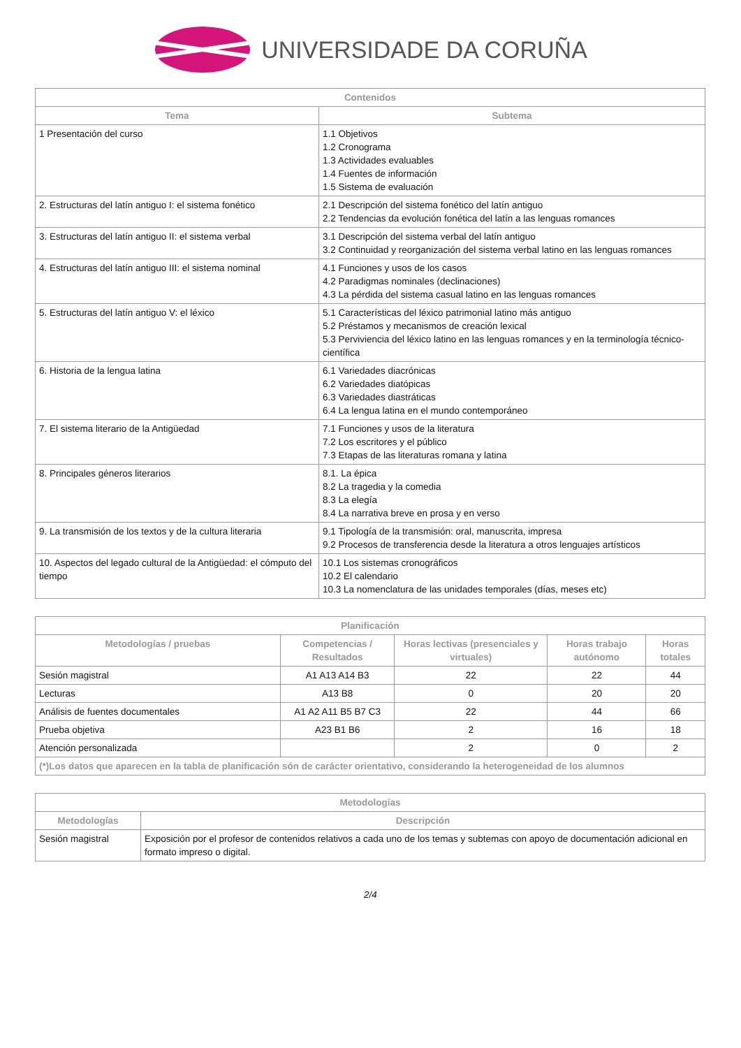UNIVERSIDADE DA CORUÑA
| Contenidos | |
| --- | --- |
| Tema | Subtema |
| 1 Presentación del curso | 1.1 Objetivos 1.2 Cronograma 1.3 Actividades evaluables 1.4 Fuentes de información 1.5 Sistema de evaluación |
| 2. Estructuras del latín antiguo I: el sistema fonético | 2.1 Descripción del sistema fonético del latín antiguo 2.2 Tendencias da evolución fonética del latín a las lenguas romances |
| 3. Estructuras del latín antiguo II: el sistema verbal | 3.1 Descripción del sistema verbal del latín antiguo 3.2 Continuidad y reorganización del sistema verbal latino en las lenguas romances |
| 4. Estructuras del latín antiguo III: el sistema nominal | 4.1 Funciones y usos de los casos 4.2 Paradigmas nominales (declinaciones) 4.3 La pérdida del sistema casual latino en las lenguas romances |
| 5. Estructuras del latín antiguo V: el léxico | 5.1 Características del léxico patrimonial latino más antiguo 5.2 Préstamos y mecanismos de creación lexical 5.3 Perviviencia del léxico latino en las lenguas romances y en la terminología técnico-científica |
| 6. Historia de la lengua latina | 6.1 Variedades diacrónicas 6.2 Variedades diatópicas 6.3 Variedades diastráticas 6.4 La lengua latina en el mundo contemporáneo |
| 7. El sistema literario de la Antigüedad | 7.1 Funciones y usos de la literatura 7.2 Los escritores y el público 7.3 Etapas de las literaturas romana y latina |
| 8. Principales géneros literarios | 8.1. La épica 8.2 La tragedia y la comedia 8.3 La elegía 8.4 La narrativa breve en prosa y en verso |
| 9. La transmisión de los textos y de la cultura literaria | 9.1 Tipología de la transmisión: oral, manuscrita, impresa 9.2 Procesos de transferencia desde la literatura a otros lenguajes artísticos |
| 10. Aspectos del legado cultural de la Antigüedad: el cómputo del tiempo | 10.1 Los sistemas cronográficos 10.2 El calendario 10.3 La nomenclatura de las unidades temporales (días, meses etc) |
| Planificación | | | | |
| --- | --- | --- | --- | --- |
| Metodologías / pruebas | Competencias / Resultados | Horas lectivas (presenciales y virtuales) | Horas trabajo autónomo | Horas totales |
| Sesión magistral | A1 A13 A14 B3 | 22 | 22 | 44 |
| Lecturas | A13 B8 | 0 | 20 | 20 |
| Análisis de fuentes documentales | A1 A2 A11 B5 B7 C3 | 22 | 44 | 66 |
| Prueba objetiva | A23 B1 B6 | 2 | 16 | 18 |
| Atención personalizada | | 2 | 0 | 2 |
| (*)Los datos que aparecen en la tabla de planificación són de carácter orientativo, considerando la heterogeneidad de los alumnos | | | | |
| Metodologías | |
| --- | --- |
| Metodologías | Descripción |
| Sesión magistral | Exposición por el profesor de contenidos relativos a cada uno de los temas y subtemas con apoyo de documentación adicional en formato impreso o digital. |
2/4